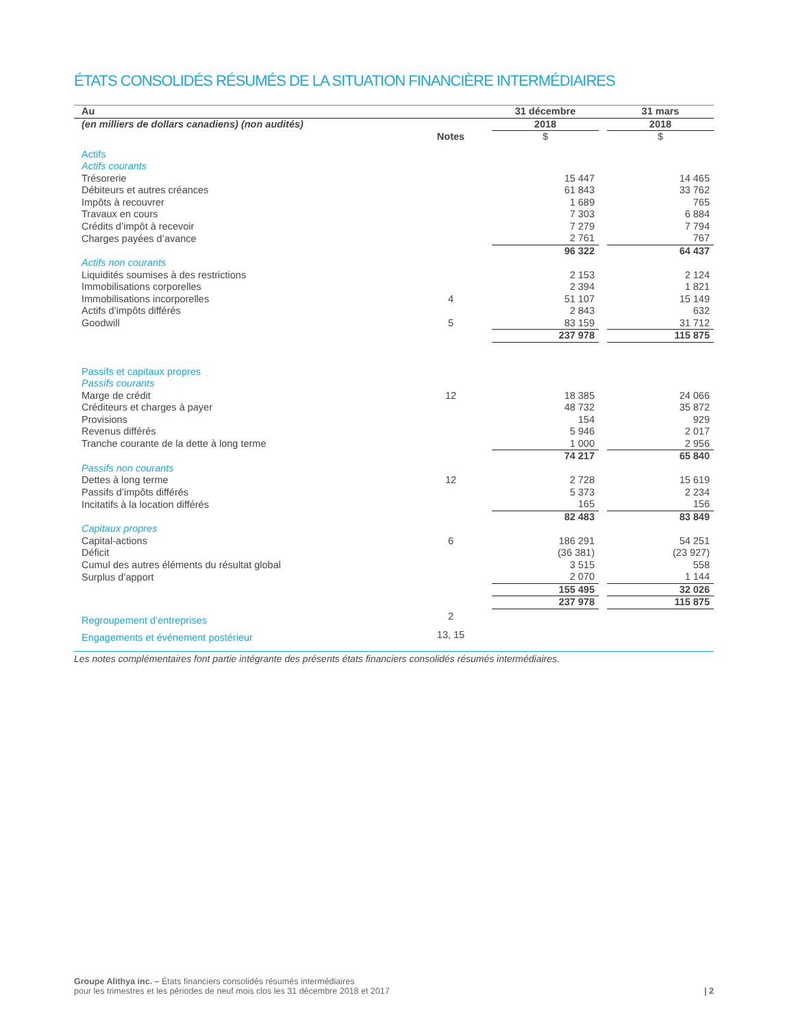ÉTATS CONSOLIDÉS RÉSUMÉS DE LA SITUATION FINANCIÈRE INTERMÉDIAIRES
| Au | | 31 décembre | | 31 mars |
| (en milliers de dollars canadiens) (non audités) | | 2018 | | 2018 |
| | Notes | $ | | $ |
| Actifs | | | | |
| Actifs courants | | | | |
| Trésorerie | | 15 447 | | 14 465 |
| Débiteurs et autres créances | | 61 843 | | 33 762 |
| Impôts à recouvrer | | 1 689 | | 765 |
| Travaux en cours | | 7 303 | | 6 884 |
| Crédits d’impôt à recevoir | | 7 279 | | 7 794 |
| Charges payées d’avance | | 2 761 | | 767 |
| | | 96 322 | | 64 437 |
| Actifs non courants | | | | |
| Liquidités soumises à des restrictions | | 2 153 | | 2 124 |
| Immobilisations corporelles | | 2 394 | | 1 821 |
| Immobilisations incorporelles | 4 | 51 107 | | 15 149 |
| Actifs d’impôts différés | | 2 843 | | 632 |
| Goodwill | 5 | 83 159 | | 31 712 |
| | | 237 978 | | 115 875 |
| Passifs et capitaux propres | | | | |
| Passifs courants | | | | |
| Marge de crédit | 12 | 18 385 | | 24 066 |
| Créditeurs et charges à payer | | 48 732 | | 35 872 |
| Provisions | | 154 | | 929 |
| Revenus différés | | 5 946 | | 2 017 |
| Tranche courante de la dette à long terme | | 1 000 | | 2 956 |
| | | 74 217 | | 65 840 |
| Passifs non courants | | | | |
| Dettes à long terme | 12 | 2 728 | | 15 619 |
| Passifs d’impôts différés | | 5 373 | | 2 234 |
| Incitatifs à la location différés | | 165 | | 156 |
| | | 82 483 | | 83 849 |
| Capitaux propres | | | | |
| Capital-actions | 6 | 186 291 | | 54 251 |
| Déficit | | (36 381) | | (23 927) |
| Cumul des autres éléments du résultat global | | 3 515 | | 558 |
| Surplus d’apport | | 2 070 | | 1 144 |
| | | 155 495 | | 32 026 |
| | | 237 978 | | 115 875 |
| Regroupement d’entreprises | 2 | | | |
| Engagements et événement postérieur | 13, 15 | | | |
Les notes complémentaires font partie intégrante des présents états financiers consolidés résumés intermédiaires.
Groupe Alithya inc. – États financiers consolidés résumés intermédiaires
pour les trimestres et les périodes de neuf mois clos les 31 décembre 2018 et 2017 | 2